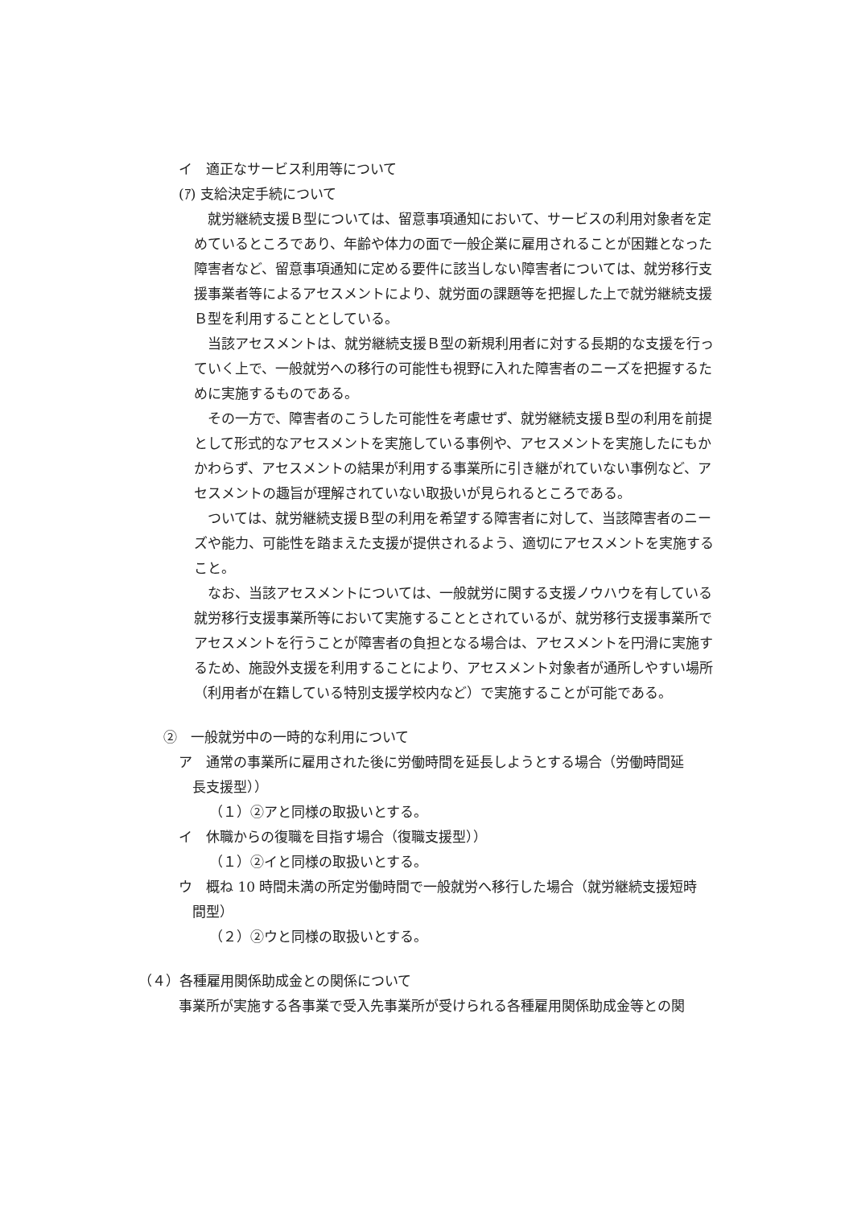イ　適正なサービス利用等について
(ｱ) 支給決定手続について
就労継続支援Ｂ型については、留意事項通知において、サービスの利用対象者を定めているところであり、年齢や体力の面で一般企業に雇用されることが困難となった障害者など、留意事項通知に定める要件に該当しない障害者については、就労移行支援事業者等によるアセスメントにより、就労面の課題等を把握した上で就労継続支援Ｂ型を利用することとしている。
当該アセスメントは、就労継続支援Ｂ型の新規利用者に対する長期的な支援を行っていく上で、一般就労への移行の可能性も視野に入れた障害者のニーズを把握するために実施するものである。
その一方で、障害者のこうした可能性を考慮せず、就労継続支援Ｂ型の利用を前提として形式的なアセスメントを実施している事例や、アセスメントを実施したにもかかわらず、アセスメントの結果が利用する事業所に引き継がれていない事例など、アセスメントの趣旨が理解されていない取扱いが見られるところである。
ついては、就労継続支援Ｂ型の利用を希望する障害者に対して、当該障害者のニーズや能力、可能性を踏まえた支援が提供されるよう、適切にアセスメントを実施すること。
なお、当該アセスメントについては、一般就労に関する支援ノウハウを有している就労移行支援事業所等において実施することとされているが、就労移行支援事業所でアセスメントを行うことが障害者の負担となる場合は、アセスメントを円滑に実施するため、施設外支援を利用することにより、アセスメント対象者が通所しやすい場所（利用者が在籍している特別支援学校内など）で実施することが可能である。
②　一般就労中の一時的な利用について
ア　通常の事業所に雇用された後に労働時間を延長しようとする場合（労働時間延
　長支援型））
（１）②アと同様の取扱いとする。
イ　休職からの復職を目指す場合（復職支援型））
（１）②イと同様の取扱いとする。
ウ　概ね 10 時間未満の所定労働時間で一般就労へ移行した場合（就労継続支援短時
　間型）
（２）②ウと同様の取扱いとする。
（４）各種雇用関係助成金との関係について
事業所が実施する各事業で受入先事業所が受けられる各種雇用関係助成金等との関